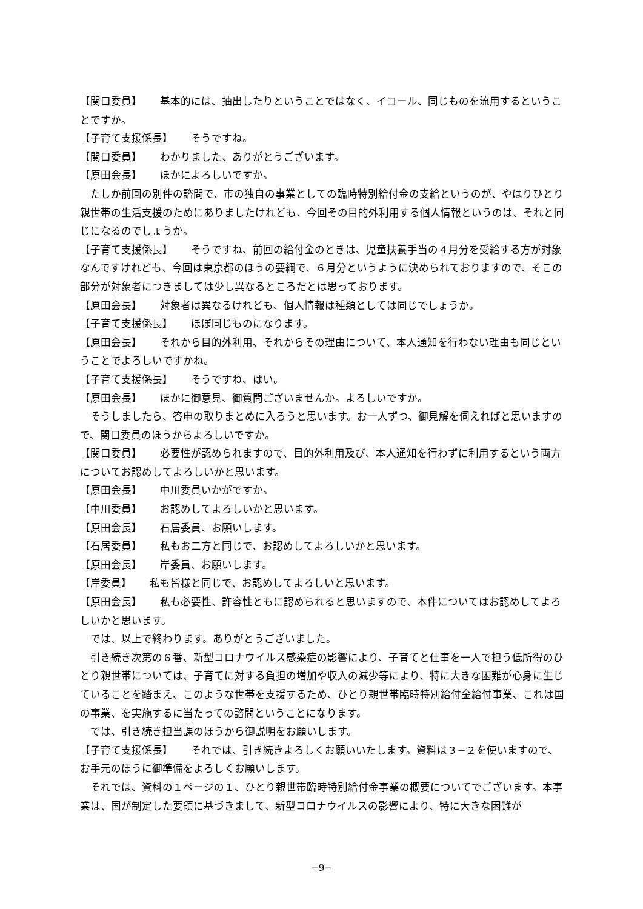【関口委員】 基本的には、抽出したりということではなく、イコール、同じものを流用するということですか。
【子育て支援係長】 そうですね。
【関口委員】 わかりました、ありがとうございます。
【原田会長】 ほかによろしいですか。
　たしか前回の別件の諮問で、市の独自の事業としての臨時特別給付金の支給というのが、やはりひとり親世帯の生活支援のためにありましたけれども、今回その目的外利用する個人情報というのは、それと同じになるのでしょうか。
【子育て支援係長】 そうですね、前回の給付金のときは、児童扶養手当の４月分を受給する方が対象なんですけれども、今回は東京都のほうの要綱で、６月分というように決められておりますので、そこの部分が対象者につきましては少し異なるところだとは思っております。
【原田会長】 対象者は異なるけれども、個人情報は種類としては同じでしょうか。
【子育て支援係長】 ほぼ同じものになります。
【原田会長】 それから目的外利用、それからその理由について、本人通知を行わない理由も同じということでよろしいですかね。
【子育て支援係長】 そうですね、はい。
【原田会長】 ほかに御意見、御質問ございませんか。よろしいですか。
　そうしましたら、答申の取りまとめに入ろうと思います。お一人ずつ、御見解を伺えればと思いますので、関口委員のほうからよろしいですか。
【関口委員】 必要性が認められますので、目的外利用及び、本人通知を行わずに利用するという両方についてお認めしてよろしいかと思います。
【原田会長】 中川委員いかがですか。
【中川委員】 お認めしてよろしいかと思います。
【原田会長】 石居委員、お願いします。
【石居委員】 私もお二方と同じで、お認めしてよろしいかと思います。
【原田会長】 岸委員、お願いします。
【岸委員】 私も皆様と同じで、お認めしてよろしいと思います。
【原田会長】 私も必要性、許容性ともに認められると思いますので、本件についてはお認めしてよろしいかと思います。
　では、以上で終わります。ありがとうございました。
　引き続き次第の６番、新型コロナウイルス感染症の影響により、子育てと仕事を一人で担う低所得のひとり親世帯については、子育てに対する負担の増加や収入の減少等により、特に大きな困難が心身に生じていることを踏まえ、このような世帯を支援するため、ひとり親世帯臨時特別給付金給付事業、これは国の事業、を実施するに当たっての諮問ということになります。
　では、引き続き担当課のほうから御説明をお願いします。
【子育て支援係長】 それでは、引き続きよろしくお願いいたします。資料は３−２を使いますので、お手元のほうに御準備をよろしくお願いします。
　それでは、資料の１ページの１、ひとり親世帯臨時特別給付金事業の概要についてでございます。本事業は、国が制定した要領に基づきまして、新型コロナウイルスの影響により、特に大きな困難が
−9−